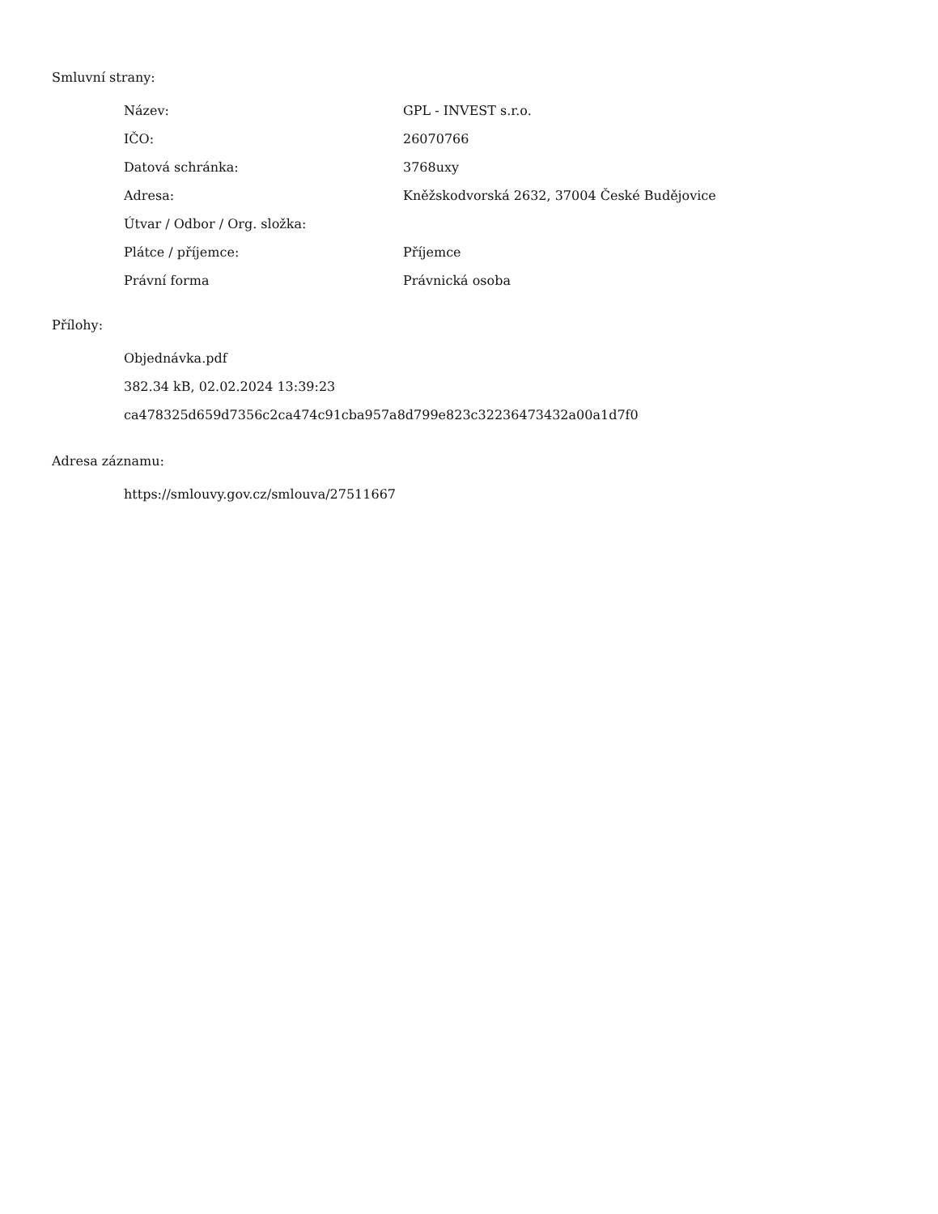Smluvní strany:
| Název: | GPL - INVEST s.r.o. |
| IČO: | 26070766 |
| Datová schránka: | 3768uxy |
| Adresa: | Kněžskodvorská 2632, 37004 České Budějovice |
| Útvar / Odbor / Org. složka: | |
| Plátce / příjemce: | Příjemce |
| Právní forma | Právnická osoba |
Přílohy:
Objednávka.pdf
382.34 kB, 02.02.2024 13:39:23
ca478325d659d7356c2ca474c91cba957a8d799e823c32236473432a00a1d7f0
Adresa záznamu:
https://smlouvy.gov.cz/smlouva/27511667